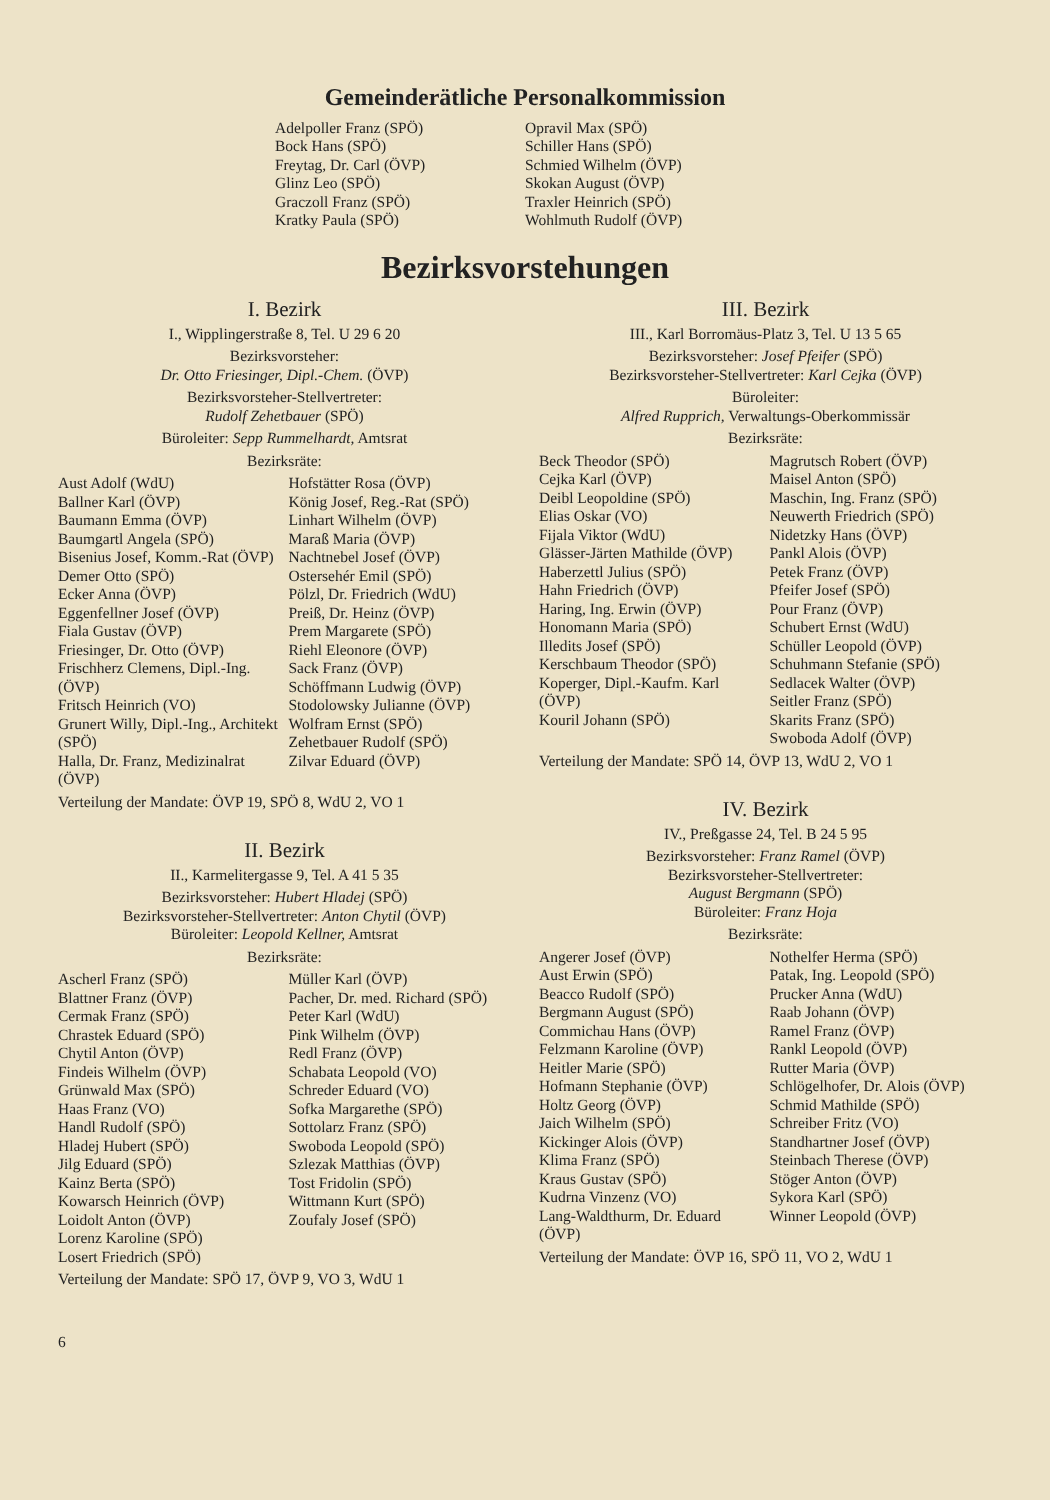Gemeinderätliche Personalkommission
Adelpoller Franz (SPÖ)
Bock Hans (SPÖ)
Freytag, Dr. Carl (ÖVP)
Glinz Leo (SPÖ)
Graczoll Franz (SPÖ)
Kratky Paula (SPÖ)
Opravil Max (SPÖ)
Schiller Hans (SPÖ)
Schmied Wilhelm (ÖVP)
Skokan August (ÖVP)
Traxler Heinrich (SPÖ)
Wohlmuth Rudolf (ÖVP)
Bezirksvorstehungen
I. Bezirk
I., Wipplingerstraße 8, Tel. U 29 6 20
Bezirksvorsteher:
Dr. Otto Friesinger, Dipl.-Chem. (ÖVP)
Bezirksvorsteher-Stellvertreter:
Rudolf Zehetbauer (SPÖ)
Büroleiter: Sepp Rummelhardt, Amtsrat
Bezirksräte:
Aust Adolf (WdU)
Ballner Karl (ÖVP)
Baumann Emma (ÖVP)
Baumgartl Angela (SPÖ)
Bisenius Josef, Komm.-Rat (ÖVP)
Demer Otto (SPÖ)
Ecker Anna (ÖVP)
Eggenfellner Josef (ÖVP)
Fiala Gustav (ÖVP)
Friesinger, Dr. Otto (ÖVP)
Frischherz Clemens, Dipl.-Ing. (ÖVP)
Fritsch Heinrich (VO)
Grunert Willy, Dipl.-Ing., Architekt (SPÖ)
Halla, Dr. Franz, Medizinalrat (ÖVP)
Hofstätter Rosa (ÖVP)
König Josef, Reg.-Rat (SPÖ)
Linhart Wilhelm (ÖVP)
Maraß Maria (ÖVP)
Nachtnebel Josef (ÖVP)
Ostersehér Emil (SPÖ)
Pölzl, Dr. Friedrich (WdU)
Preiß, Dr. Heinz (ÖVP)
Prem Margarete (SPÖ)
Riehl Eleonore (ÖVP)
Sack Franz (ÖVP)
Schöffmann Ludwig (ÖVP)
Stodolowsky Julianne (ÖVP)
Wolfram Ernst (SPÖ)
Zehetbauer Rudolf (SPÖ)
Zilvar Eduard (ÖVP)
Verteilung der Mandate: ÖVP 19, SPÖ 8, WdU 2, VO 1
II. Bezirk
II., Karmelitergasse 9, Tel. A 41 5 35
Bezirksvorsteher: Hubert Hladej (SPÖ)
Bezirksvorsteher-Stellvertreter: Anton Chytil (ÖVP)
Büroleiter: Leopold Kellner, Amtsrat
Bezirksräte:
Ascherl Franz (SPÖ)
Blattner Franz (ÖVP)
Cermak Franz (SPÖ)
Chrastek Eduard (SPÖ)
Chytil Anton (ÖVP)
Findeis Wilhelm (ÖVP)
Grünwald Max (SPÖ)
Haas Franz (VO)
Handl Rudolf (SPÖ)
Hladej Hubert (SPÖ)
Jilg Eduard (SPÖ)
Kainz Berta (SPÖ)
Kowarsch Heinrich (ÖVP)
Loidolt Anton (ÖVP)
Lorenz Karoline (SPÖ)
Losert Friedrich (SPÖ)
Müller Karl (ÖVP)
Pacher, Dr. med. Richard (SPÖ)
Peter Karl (WdU)
Pink Wilhelm (ÖVP)
Redl Franz (ÖVP)
Schabata Leopold (VO)
Schreder Eduard (VO)
Sofka Margarethe (SPÖ)
Sottolarz Franz (SPÖ)
Swoboda Leopold (SPÖ)
Szlezak Matthias (ÖVP)
Tost Fridolin (SPÖ)
Wittmann Kurt (SPÖ)
Zoufaly Josef (SPÖ)
Verteilung der Mandate: SPÖ 17, ÖVP 9, VO 3, WdU 1
III. Bezirk
III., Karl Borromäus-Platz 3, Tel. U 13 5 65
Bezirksvorsteher: Josef Pfeifer (SPÖ)
Bezirksvorsteher-Stellvertreter: Karl Cejka (ÖVP)
Büroleiter:
Alfred Rupprich, Verwaltungs-Oberkommissär
Bezirksräte:
Beck Theodor (SPÖ)
Cejka Karl (ÖVP)
Deibl Leopoldine (SPÖ)
Elias Oskar (VO)
Fijala Viktor (WdU)
Glässer-Järten Mathilde (ÖVP)
Haberzettl Julius (SPÖ)
Hahn Friedrich (ÖVP)
Haring, Ing. Erwin (ÖVP)
Honomann Maria (SPÖ)
Illedits Josef (SPÖ)
Kerschbaum Theodor (SPÖ)
Koperger, Dipl.-Kaufm. Karl (ÖVP)
Kouril Johann (SPÖ)
Magrutsch Robert (ÖVP)
Maisel Anton (SPÖ)
Maschin, Ing. Franz (SPÖ)
Neuwerth Friedrich (SPÖ)
Nidetzky Hans (ÖVP)
Pankl Alois (ÖVP)
Petek Franz (ÖVP)
Pfeifer Josef (SPÖ)
Pour Franz (ÖVP)
Schubert Ernst (WdU)
Schüller Leopold (ÖVP)
Schuhmann Stefanie (SPÖ)
Sedlacek Walter (ÖVP)
Seitler Franz (SPÖ)
Skarits Franz (SPÖ)
Swoboda Adolf (ÖVP)
Verteilung der Mandate: SPÖ 14, ÖVP 13, WdU 2, VO 1
IV. Bezirk
IV., Preßgasse 24, Tel. B 24 5 95
Bezirksvorsteher: Franz Ramel (ÖVP)
Bezirksvorsteher-Stellvertreter:
August Bergmann (SPÖ)
Büroleiter: Franz Hoja
Bezirksräte:
Angerer Josef (ÖVP)
Aust Erwin (SPÖ)
Beacco Rudolf (SPÖ)
Bergmann August (SPÖ)
Commichau Hans (ÖVP)
Felzmann Karoline (ÖVP)
Heitler Marie (SPÖ)
Hofmann Stephanie (ÖVP)
Holtz Georg (ÖVP)
Jaich Wilhelm (SPÖ)
Kickinger Alois (ÖVP)
Klima Franz (SPÖ)
Kraus Gustav (SPÖ)
Kudrna Vinzenz (VO)
Lang-Waldthurm, Dr. Eduard (ÖVP)
Nothelfer Herma (SPÖ)
Patak, Ing. Leopold (SPÖ)
Prucker Anna (WdU)
Raab Johann (ÖVP)
Ramel Franz (ÖVP)
Rankl Leopold (ÖVP)
Rutter Maria (ÖVP)
Schlögelhofer, Dr. Alois (ÖVP)
Schmid Mathilde (SPÖ)
Schreiber Fritz (VO)
Standhartner Josef (ÖVP)
Steinbach Therese (ÖVP)
Stöger Anton (ÖVP)
Sykora Karl (SPÖ)
Winner Leopold (ÖVP)
Verteilung der Mandate: ÖVP 16, SPÖ 11, VO 2, WdU 1
6